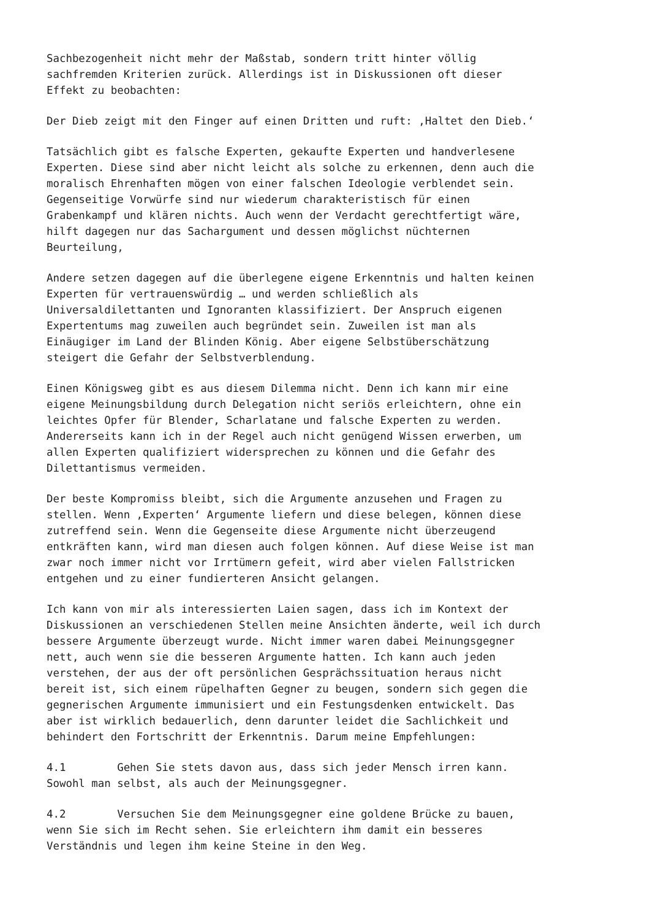Sachbezogenheit nicht mehr der Maßstab, sondern tritt hinter völlig sachfremden Kriterien zurück. Allerdings ist in Diskussionen oft dieser Effekt zu beobachten:
Der Dieb zeigt mit den Finger auf einen Dritten und ruft: ‚Haltet den Dieb.‘
Tatsächlich gibt es falsche Experten, gekaufte Experten und handverlesene Experten. Diese sind aber nicht leicht als solche zu erkennen, denn auch die moralisch Ehrenhaften mögen von einer falschen Ideologie verblendet sein. Gegenseitige Vorwürfe sind nur wiederum charakteristisch für einen Grabenkampf und klären nichts. Auch wenn der Verdacht gerechtfertigt wäre, hilft dagegen nur das Sachargument und dessen möglichst nüchternen Beurteilung,
Andere setzen dagegen auf die überlegene eigene Erkenntnis und halten keinen Experten für vertrauenswürdig … und werden schließlich als Universaldilettanten und Ignoranten klassifiziert. Der Anspruch eigenen Expertentums mag zuweilen auch begründet sein. Zuweilen ist man als Einäugiger im Land der Blinden König. Aber eigene Selbstüberschätzung steigert die Gefahr der Selbstverblendung.
Einen Königsweg gibt es aus diesem Dilemma nicht. Denn ich kann mir eine eigene Meinungsbildung durch Delegation nicht seriös erleichtern, ohne ein leichtes Opfer für Blender, Scharlatane und falsche Experten zu werden. Andererseits kann ich in der Regel auch nicht genügend Wissen erwerben, um allen Experten qualifiziert widersprechen zu können und die Gefahr des Dilettantismus vermeiden.
Der beste Kompromiss bleibt, sich die Argumente anzusehen und Fragen zu stellen. Wenn ‚Experten‘ Argumente liefern und diese belegen, können diese zutreffend sein. Wenn die Gegenseite diese Argumente nicht überzeugend entkräften kann, wird man diesen auch folgen können. Auf diese Weise ist man zwar noch immer nicht vor Irrtümern gefeit, wird aber vielen Fallstricken entgehen und zu einer fundierteren Ansicht gelangen.
Ich kann von mir als interessierten Laien sagen, dass ich im Kontext der Diskussionen an verschiedenen Stellen meine Ansichten änderte, weil ich durch bessere Argumente überzeugt wurde. Nicht immer waren dabei Meinungsgegner nett, auch wenn sie die besseren Argumente hatten. Ich kann auch jeden verstehen, der aus der oft persönlichen Gesprächssituation heraus nicht bereit ist, sich einem rüpelhaften Gegner zu beugen, sondern sich gegen die gegnerischen Argumente immunisiert und ein Festungsdenken entwickelt. Das aber ist wirklich bedauerlich, denn darunter leidet die Sachlichkeit und behindert den Fortschritt der Erkenntnis. Darum meine Empfehlungen:
4.1 Gehen Sie stets davon aus, dass sich jeder Mensch irren kann. Sowohl man selbst, als auch der Meinungsgegner.
4.2 Versuchen Sie dem Meinungsgegner eine goldene Brücke zu bauen, wenn Sie sich im Recht sehen. Sie erleichtern ihm damit ein besseres Verständnis und legen ihm keine Steine in den Weg.